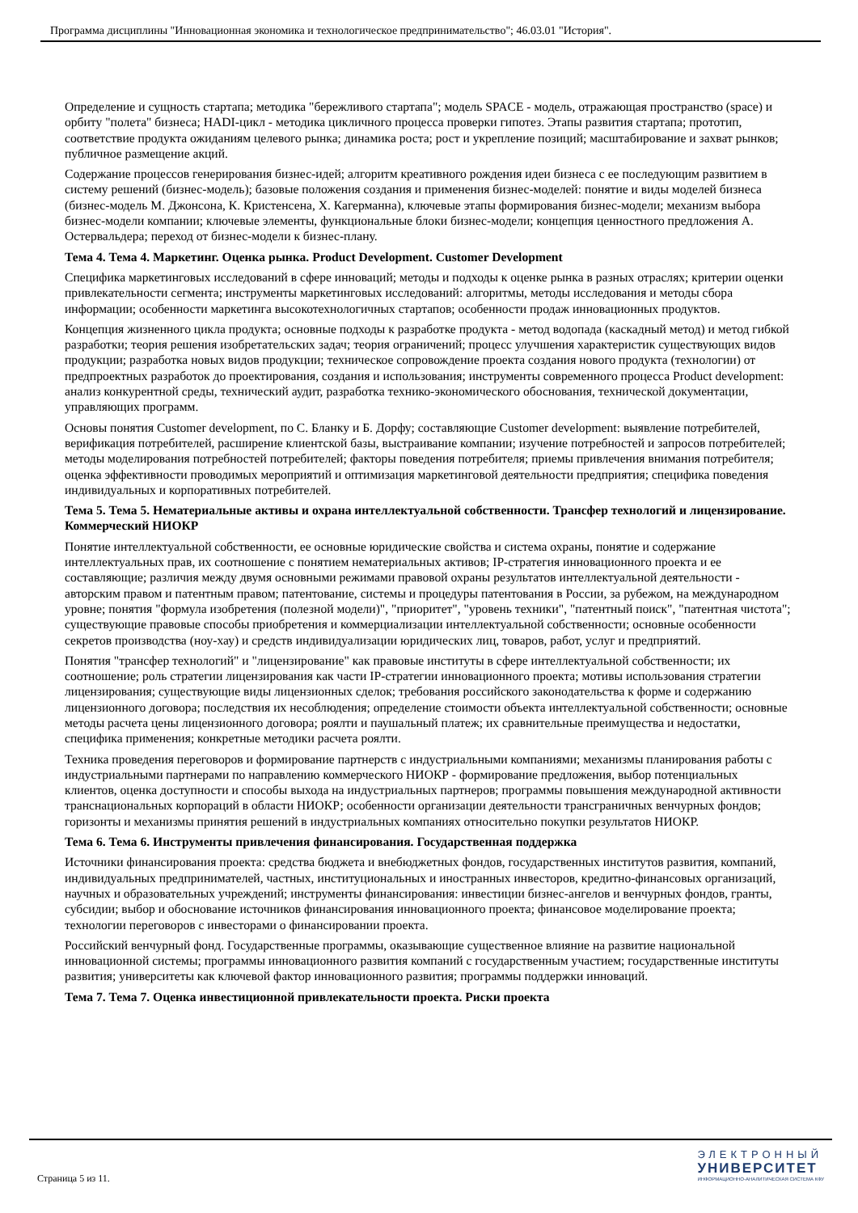Программа дисциплины "Инновационная экономика и технологическое предпринимательство"; 46.03.01 "История".
Определение и сущность стартапа; методика "бережливого стартапа"; модель SPACE - модель, отражающая пространство (space) и орбиту "полета" бизнеса; HADI-цикл - методика цикличного процесса проверки гипотез. Этапы развития стартапа; прототип, соответствие продукта ожиданиям целевого рынка; динамика роста; рост и укрепление позиций; масштабирование и захват рынков; публичное размещение акций.
Содержание процессов генерирования бизнес-идей; алгоритм креативного рождения идеи бизнеса с ее последующим развитием в систему решений (бизнес-модель); базовые положения создания и применения бизнес-моделей: понятие и виды моделей бизнеса (бизнес-модель М. Джонсона, К. Кристенсена, Х. Кагерманна), ключевые этапы формирования бизнес-модели; механизм выбора бизнес-модели компании; ключевые элементы, функциональные блоки бизнес-модели; концепция ценностного предложения А. Остервальдера; переход от бизнес-модели к бизнес-плану.
Тема 4. Тема 4. Маркетинг. Оценка рынка. Product Development. Customer Development
Специфика маркетинговых исследований в сфере инноваций; методы и подходы к оценке рынка в разных отраслях; критерии оценки привлекательности сегмента; инструменты маркетинговых исследований: алгоритмы, методы исследования и методы сбора информации; особенности маркетинга высокотехнологичных стартапов; особенности продаж инновационных продуктов.
Концепция жизненного цикла продукта; основные подходы к разработке продукта - метод водопада (каскадный метод) и метод гибкой разработки; теория решения изобретательских задач; теория ограничений; процесс улучшения характеристик существующих видов продукции; разработка новых видов продукции; техническое сопровождение проекта создания нового продукта (технологии) от предпроектных разработок до проектирования, создания и использования; инструменты современного процесса Product development: анализ конкурентной среды, технический аудит, разработка технико-экономического обоснования, технической документации, управляющих программ.
Основы понятия Customer development, по С. Бланку и Б. Дорфу; составляющие Customer development: выявление потребителей, верификация потребителей, расширение клиентской базы, выстраивание компании; изучение потребностей и запросов потребителей; методы моделирования потребностей потребителей; факторы поведения потребителя; приемы привлечения внимания потребителя; оценка эффективности проводимых мероприятий и оптимизация маркетинговой деятельности предприятия; специфика поведения индивидуальных и корпоративных потребителей.
Тема 5. Тема 5. Нематериальные активы и охрана интеллектуальной собственности. Трансфер технологий и лицензирование. Коммерческий НИОКР
Понятие интеллектуальной собственности, ее основные юридические свойства и система охраны, понятие и содержание интеллектуальных прав, их соотношение с понятием нематериальных активов; IP-стратегия инновационного проекта и ее составляющие; различия между двумя основными режимами правовой охраны результатов интеллектуальной деятельности - авторским правом и патентным правом; патентование, системы и процедуры патентования в России, за рубежом, на международном уровне; понятия "формула изобретения (полезной модели)", "приоритет", "уровень техники", "патентный поиск", "патентная чистота"; существующие правовые способы приобретения и коммерциализации интеллектуальной собственности; основные особенности секретов производства (ноу-хау) и средств индивидуализации юридических лиц, товаров, работ, услуг и предприятий.
Понятия "трансфер технологий" и "лицензирование" как правовые институты в сфере интеллектуальной собственности; их соотношение; роль стратегии лицензирования как части IP-стратегии инновационного проекта; мотивы использования стратегии лицензирования; существующие виды лицензионных сделок; требования российского законодательства к форме и содержанию лицензионного договора; последствия их несоблюдения; определение стоимости объекта интеллектуальной собственности; основные методы расчета цены лицензионного договора; роялти и паушальный платеж; их сравнительные преимущества и недостатки, специфика применения; конкретные методики расчета роялти.
Техника проведения переговоров и формирование партнерств с индустриальными компаниями; механизмы планирования работы с индустриальными партнерами по направлению коммерческого НИОКР - формирование предложения, выбор потенциальных клиентов, оценка доступности и способы выхода на индустриальных партнеров; программы повышения международной активности транснациональных корпораций в области НИОКР; особенности организации деятельности трансграничных венчурных фондов; горизонты и механизмы принятия решений в индустриальных компаниях относительно покупки результатов НИОКР.
Тема 6. Тема 6. Инструменты привлечения финансирования. Государственная поддержка
Источники финансирования проекта: средства бюджета и внебюджетных фондов, государственных институтов развития, компаний, индивидуальных предпринимателей, частных, институциональных и иностранных инвесторов, кредитно-финансовых организаций, научных и образовательных учреждений; инструменты финансирования: инвестиции бизнес-ангелов и венчурных фондов, гранты, субсидии; выбор и обоснование источников финансирования инновационного проекта; финансовое моделирование проекта; технологии переговоров с инвесторами о финансировании проекта.
Российский венчурный фонд. Государственные программы, оказывающие существенное влияние на развитие национальной инновационной системы; программы инновационного развития компаний с государственным участием; государственные институты развития; университеты как ключевой фактор инновационного развития; программы поддержки инноваций.
Тема 7. Тема 7. Оценка инвестиционной привлекательности проекта. Риски проекта
Страница 5 из 11.
ЭЛЕКТРОННЫЙ
УНИВЕРСИТЕТ
ИНФОРМАЦИОННО-АНАЛИТИЧЕСКАЯ СИСТЕМА КФУ